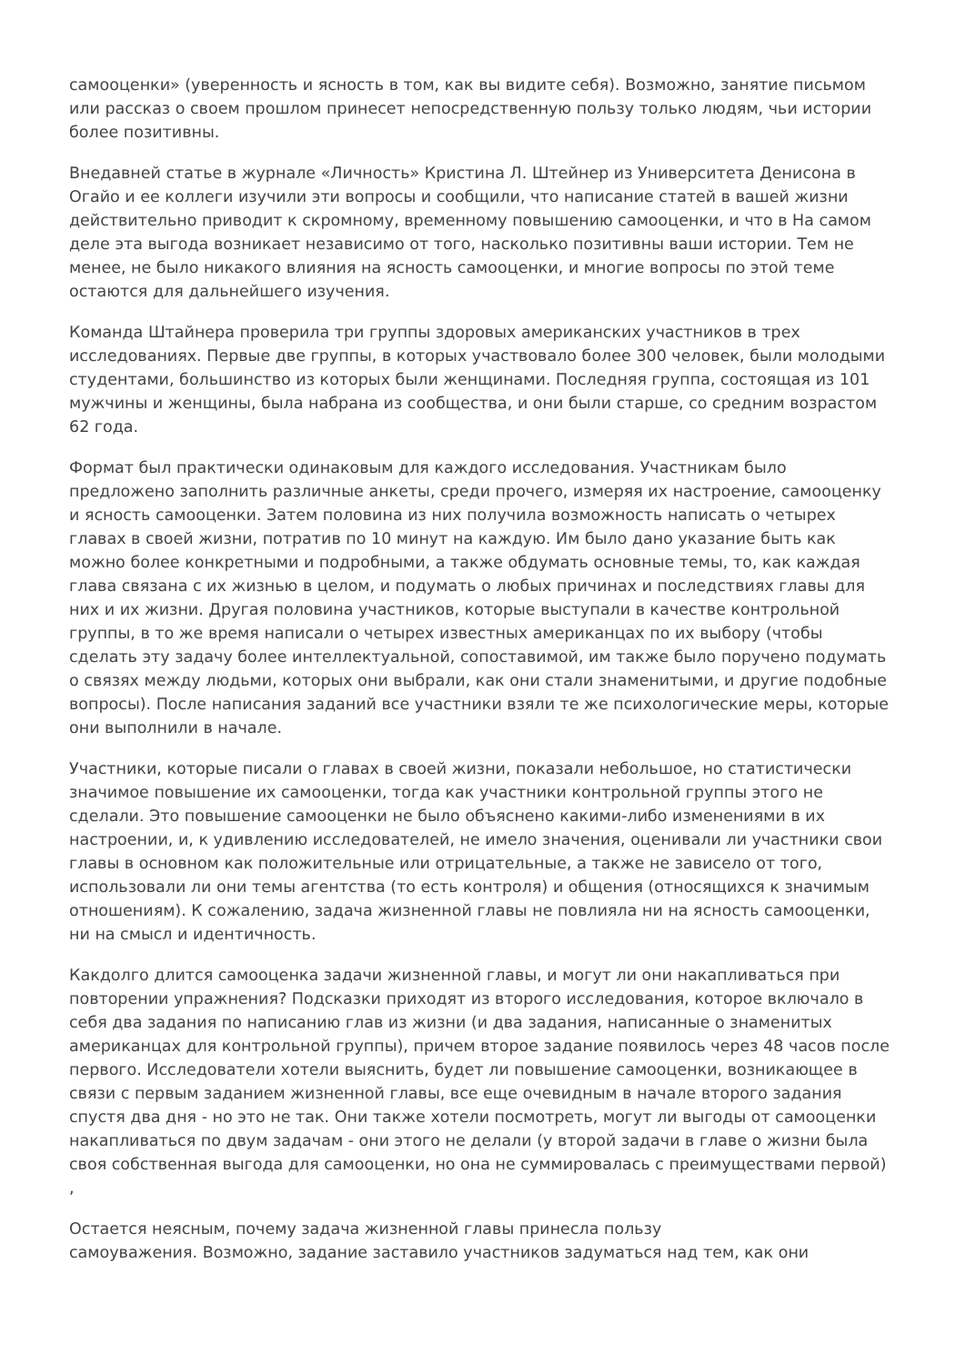самооценки» (уверенность и ясность в том, как вы видите себя). Возможно, занятие письмом или рассказ о своем прошлом принесет непосредственную пользу только людям, чьи истории более позитивны.
Внедавней статье в журнале «Личность» Кристина Л. Штейнер из Университета Денисона в Огайо и ее коллеги изучили эти вопросы и сообщили, что написание статей в вашей жизни действительно приводит к скромному, временному повышению самооценки, и что в На самом деле эта выгода возникает независимо от того, насколько позитивны ваши истории. Тем не менее, не было никакого влияния на ясность самооценки, и многие вопросы по этой теме остаются для дальнейшего изучения.
Команда Штайнера проверила три группы здоровых американских участников в трех исследованиях. Первые две группы, в которых участвовало более 300 человек, были молодыми студентами, большинство из которых были женщинами. Последняя группа, состоящая из 101 мужчины и женщины, была набрана из сообщества, и они были старше, со средним возрастом 62 года.
Формат был практически одинаковым для каждого исследования. Участникам было предложено заполнить различные анкеты, среди прочего, измеряя их настроение, самооценку и ясность самооценки. Затем половина из них получила возможность написать о четырех главах в своей жизни, потратив по 10 минут на каждую. Им было дано указание быть как можно более конкретными и подробными, а также обдумать основные темы, то, как каждая глава связана с их жизнью в целом, и подумать о любых причинах и последствиях главы для них и их жизни. Другая половина участников, которые выступали в качестве контрольной группы, в то же время написали о четырех известных американцах по их выбору (чтобы сделать эту задачу более интеллектуальной, сопоставимой, им также было поручено подумать о связях между людьми, которых они выбрали, как они стали знаменитыми, и другие подобные вопросы). После написания заданий все участники взяли те же психологические меры, которые они выполнили в начале.
Участники, которые писали о главах в своей жизни, показали небольшое, но статистически значимое повышение их самооценки, тогда как участники контрольной группы этого не сделали. Это повышение самооценки не было объяснено какими-либо изменениями в их настроении, и, к удивлению исследователей, не имело значения, оценивали ли участники свои главы в основном как положительные или отрицательные, а также не зависело от того, использовали ли они темы агентства (то есть контроля) и общения (относящихся к значимым отношениям). К сожалению, задача жизненной главы не повлияла ни на ясность самооценки, ни на смысл и идентичность.
Какдолго длится самооценка задачи жизненной главы, и могут ли они накапливаться при повторении упражнения? Подсказки приходят из второго исследования, которое включало в себя два задания по написанию глав из жизни (и два задания, написанные о знаменитых американцах для контрольной группы), причем второе задание появилось через 48 часов после первого. Исследователи хотели выяснить, будет ли повышение самооценки, возникающее в связи с первым заданием жизненной главы, все еще очевидным в начале второго задания спустя два дня - но это не так. Они также хотели посмотреть, могут ли выгоды от самооценки накапливаться по двум задачам - они этого не делали (у второй задачи в главе о жизни была своя собственная выгода для самооценки, но она не суммировалась с преимуществами первой) ,
Остается неясным, почему задача жизненной главы принесла пользу
самоуважения. Возможно, задание заставило участников задуматься над тем, как они